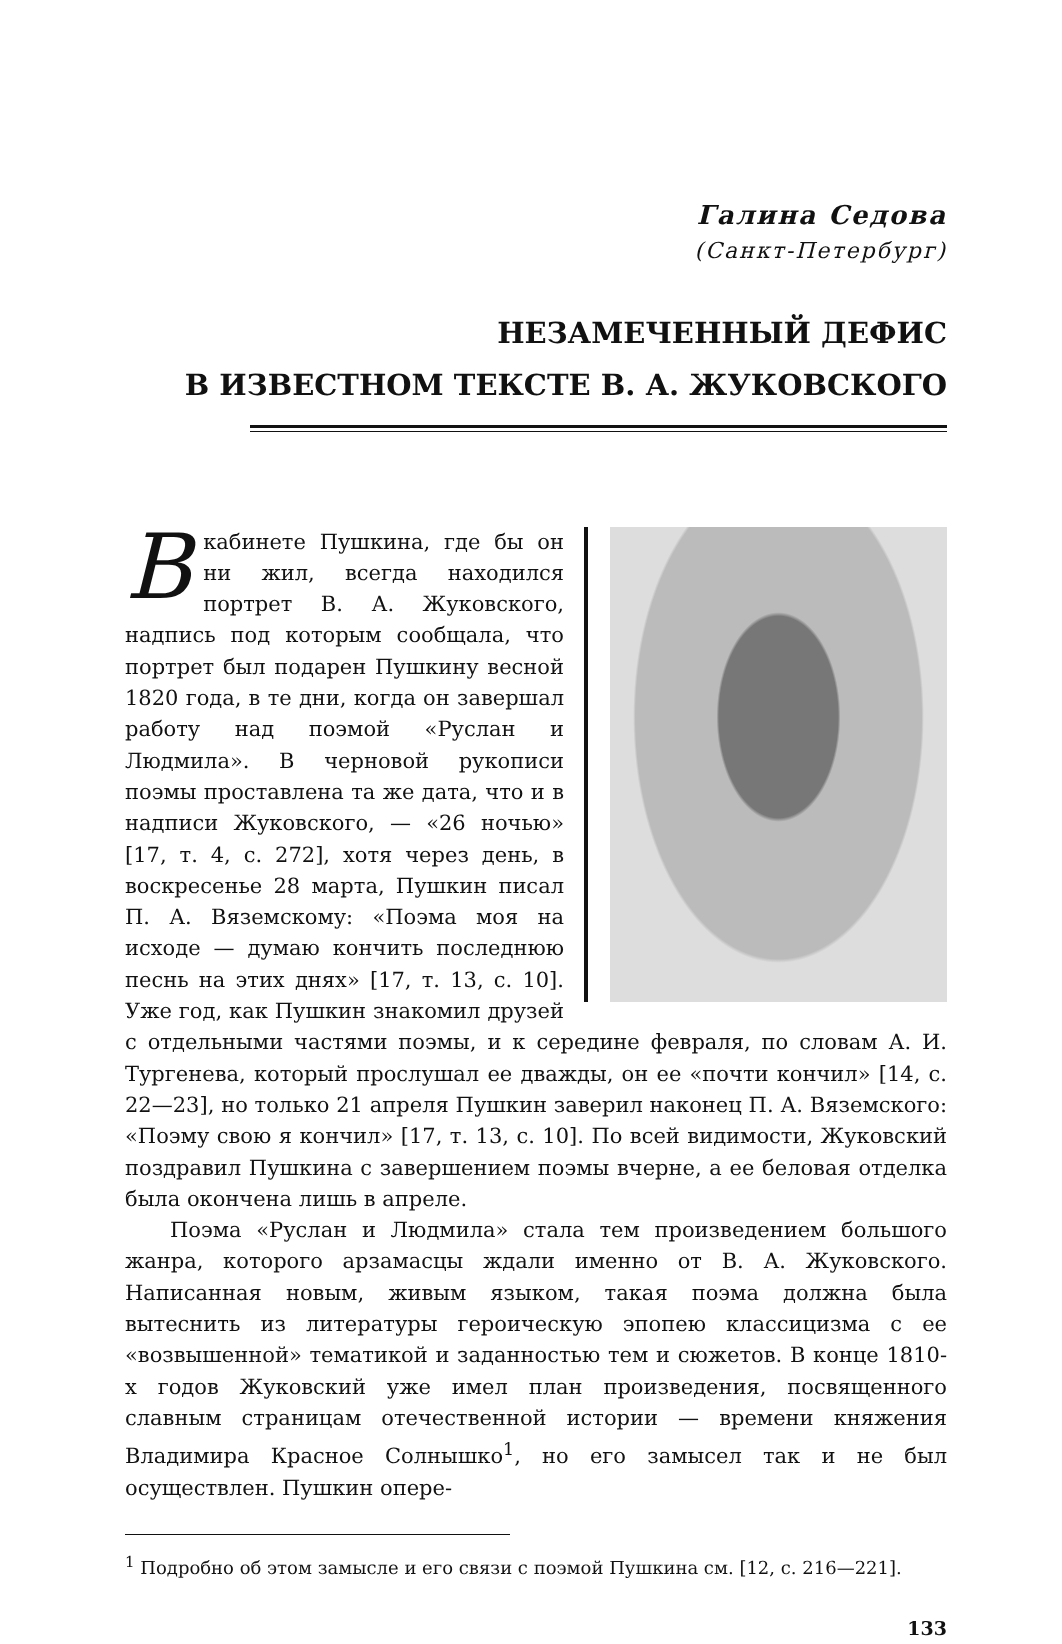Галина Седова
(Санкт-Петербург)
НЕЗАМЕЧЕННЫЙ ДЕФИС
В ИЗВЕСТНОМ ТЕКСТЕ В. А. ЖУКОВСКОГО
Вкабинете Пушкина, где бы он ни жил, всегда находился портрет В. А. Жуковского, надпись под которым сообщала, что портрет был подарен Пушкину весной 1820 года, в те дни, когда он завершал работу над поэмой «Руслан и Людмила». В черновой рукописи поэмы проставлена та же дата, что и в надписи Жуковского, — «26 ночью» [17, т. 4, с. 272], хотя через день, в воскресенье 28 марта, Пушкин писал П. А. Вяземскому: «Поэма моя на исходе — думаю кончить последнюю песнь на этих днях» [17, т. 13, с. 10]. Уже год, как Пушкин знакомил друзей с отдельными частями поэмы, и к середине февраля, по словам А. И. Тургенева, который прослушал ее дважды, он ее «почти кончил» [14, с. 22—23], но только 21 апреля Пушкин заверил наконец П. А. Вяземского: «Поэму свою я кончил» [17, т. 13, с. 10]. По всей видимости, Жуковский поздравил Пушкина с завершением поэмы вчерне, а ее беловая отделка была окончена лишь в апреле.
Поэма «Руслан и Людмила» стала тем произведением большого жанра, которого арзамасцы ждали именно от В. А. Жуковского. Написанная новым, живым языком, такая поэма должна была вытеснить из литературы героическую эпопею классицизма с ее «возвышенной» тематикой и заданностью тем и сюжетов. В конце 1810-х годов Жуковский уже имел план произведения, посвященного славным страницам отечественной истории — времени княжения Владимира Красное Солнышко<sup>1</sup>, но его замысел так и не был осуществлен. Пушкин опере-
<sup>1</sup> Подробно об этом замысле и его связи с поэмой Пушкина см. [12, с. 216—221].
133